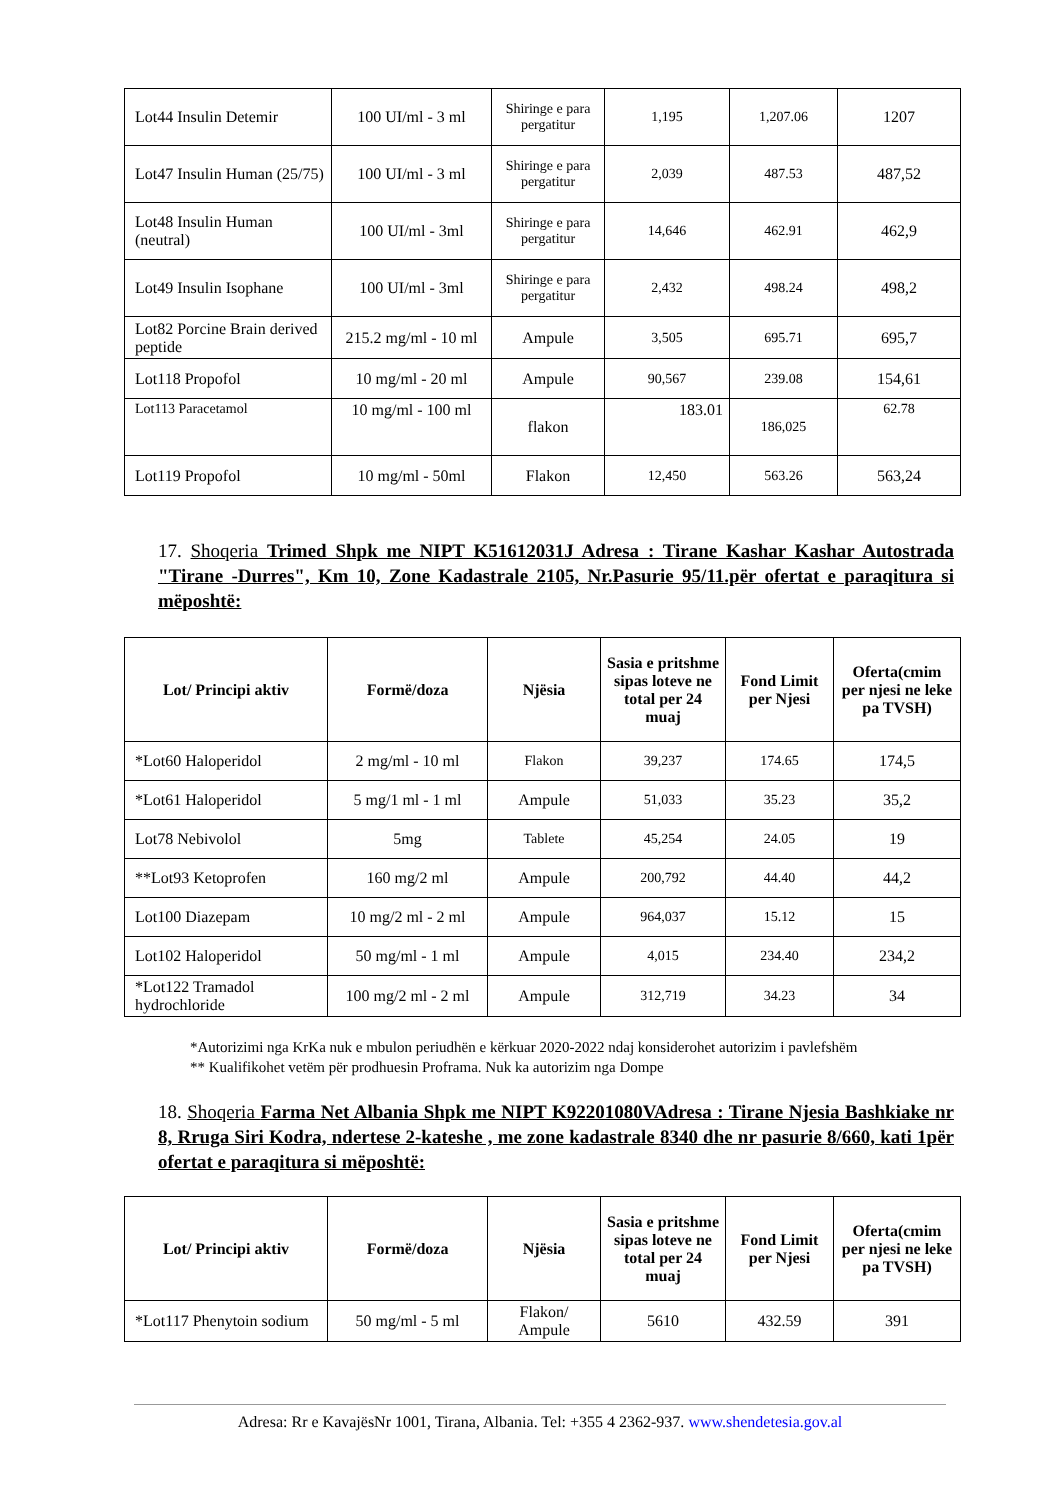| Lot44 Insulin Detemir | 100 UI/ml - 3 ml | Shiringe e para pergatitur | 1,195 | 1,207.06 | 1207 |
| Lot47 Insulin Human (25/75) | 100 UI/ml - 3 ml | Shiringe e para pergatitur | 2,039 | 487.53 | 487,52 |
| Lot48 Insulin Human (neutral) | 100 UI/ml - 3ml | Shiringe e para pergatitur | 14,646 | 462.91 | 462,9 |
| Lot49 Insulin Isophane | 100 UI/ml - 3ml | Shiringe e para pergatitur | 2,432 | 498.24 | 498,2 |
| Lot82 Porcine Brain derived peptide | 215.2 mg/ml - 10 ml | Ampule | 3,505 | 695.71 | 695,7 |
| Lot118 Propofol | 10 mg/ml - 20 ml | Ampule | 90,567 | 239.08 | 154,61 |
| Lot113 Paracetamol | 10 mg/ml - 100 ml | flakon | 183.01 | 186,025 | 62.78 |
| Lot119 Propofol | 10 mg/ml - 50ml | Flakon | 12,450 | 563.26 | 563,24 |
17. Shoqeria Trimed Shpk me NIPT K51612031J Adresa : Tirane Kashar Kashar Autostrada "Tirane -Durres", Km 10, Zone Kadastrale 2105, Nr.Pasurie 95/11.për ofertat e paraqitura si mëposhtë:
| Lot/ Principi aktiv | Formë/doza | Njësia | Sasia e pritshme sipas loteve ne total per 24 muaj | Fond Limit per Njesi | Oferta(cmim per njesi ne leke pa TVSH) |
| --- | --- | --- | --- | --- | --- |
| *Lot60 Haloperidol | 2 mg/ml - 10 ml | Flakon | 39,237 | 174.65 | 174,5 |
| *Lot61 Haloperidol | 5 mg/1 ml - 1 ml | Ampule | 51,033 | 35.23 | 35,2 |
| Lot78 Nebivolol | 5mg | Tablete | 45,254 | 24.05 | 19 |
| **Lot93 Ketoprofen | 160 mg/2 ml | Ampule | 200,792 | 44.40 | 44,2 |
| Lot100 Diazepam | 10 mg/2 ml - 2 ml | Ampule | 964,037 | 15.12 | 15 |
| Lot102 Haloperidol | 50 mg/ml - 1 ml | Ampule | 4,015 | 234.40 | 234,2 |
| *Lot122 Tramadol hydrochloride | 100 mg/2 ml - 2 ml | Ampule | 312,719 | 34.23 | 34 |
*Autorizimi nga KrKa nuk e mbulon periudhën e kërkuar 2020-2022 ndaj konsiderohet autorizim i pavlefshëm
** Kualifikohet vetëm për prodhuesin Proframa. Nuk ka autorizim nga Dompe
18. Shoqeria Farma Net Albania Shpk me NIPT K92201080VAdresa : Tirane Njesia Bashkiake nr 8, Rruga Siri Kodra, ndertese 2-kateshe , me zone kadastrale 8340 dhe nr pasurie 8/660, kati 1për ofertat e paraqitura si mëposhtë:
| Lot/ Principi aktiv | Formë/doza | Njësia | Sasia e pritshme sipas loteve ne total per 24 muaj | Fond Limit per Njesi | Oferta(cmim per njesi ne leke pa TVSH) |
| --- | --- | --- | --- | --- | --- |
| *Lot117 Phenytoin sodium | 50 mg/ml - 5 ml | Flakon/ Ampule | 5610 | 432.59 | 391 |
Adresa: Rr e KavajësNr 1001, Tirana, Albania. Tel: +355 4 2362-937. www.shendetesia.gov.al